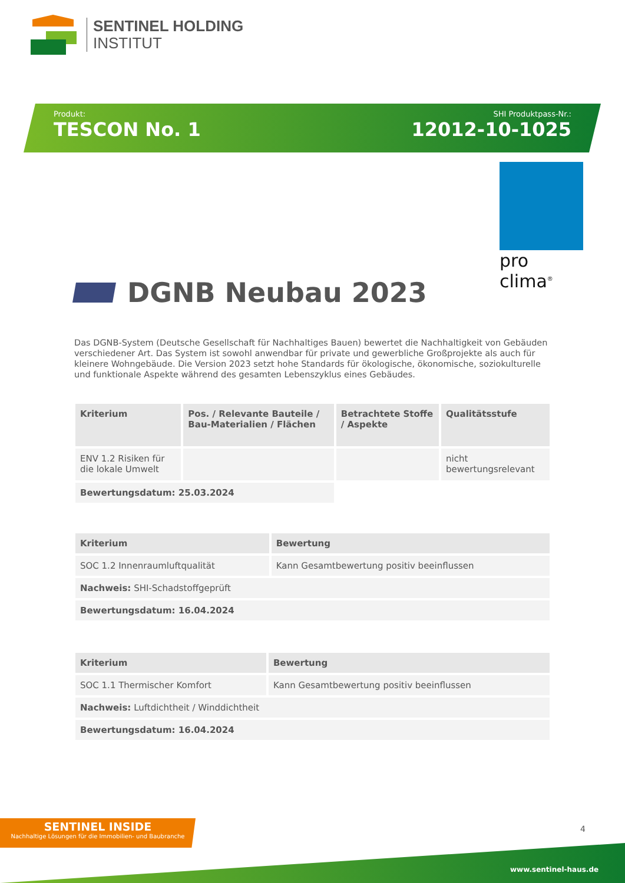SENTINEL HOLDING
INSTITUT
Produkt:
TESCON No. 1
SHI Produktpass-Nr.:
12012-10-1025
pro clima<sup>®</sup>
DGNB Neubau 2023
Das DGNB-System (Deutsche Gesellschaft für Nachhaltiges Bauen) bewertet die Nachhaltigkeit von Gebäuden verschiedener Art. Das System ist sowohl anwendbar für private und gewerbliche Großprojekte als auch für kleinere Wohngebäude. Die Version 2023 setzt hohe Standards für ökologische, ökonomische, soziokulturelle und funktionale Aspekte während des gesamten Lebenszyklus eines Gebäudes.
| Kriterium | Pos. / Relevante Bauteile / Bau-Materialien / Flächen | Betrachtete Stoffe / Aspekte | Qualitätsstufe |
| --- | --- | --- | --- |
| ENV 1.2 Risiken für die lokale Umwelt | | | nicht bewertungsrelevant |
| Bewertungsdatum: 25.03.2024 | | | |
| Kriterium | Bewertung |
| --- | --- |
| SOC 1.2 Innenraumluftqualität | Kann Gesamtbewertung positiv beeinflussen |
| Nachweis: SHI-Schadstoffgeprüft | |
| Bewertungsdatum: 16.04.2024 | |
| Kriterium | Bewertung |
| --- | --- |
| SOC 1.1 Thermischer Komfort | Kann Gesamtbewertung positiv beeinflussen |
| Nachweis: Luftdichtheit / Winddichtheit | |
| Bewertungsdatum: 16.04.2024 | |
SENTINEL INSIDE
Nachhaltige Lösungen für die Immobilien- und Baubranche
4
www.sentinel-haus.de